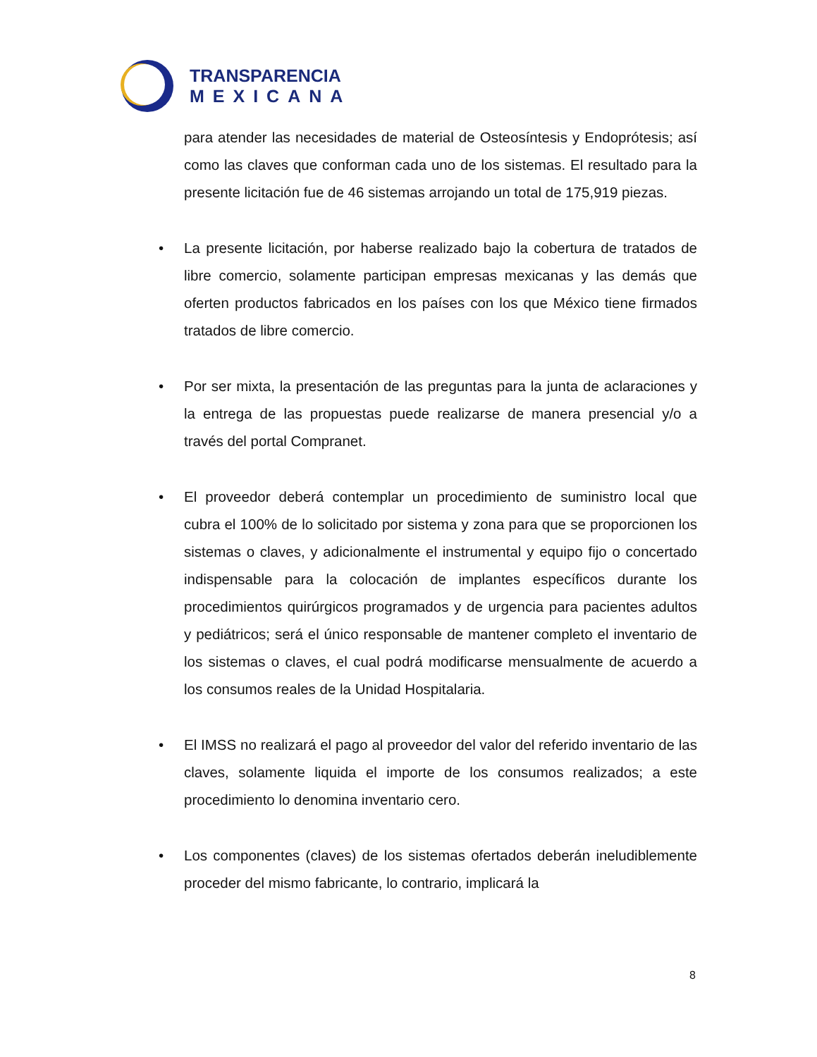TRANSPARENCIA
MEXICANA
para atender las necesidades de material de Osteosíntesis y Endoprótesis; así como las claves que conforman cada uno de los sistemas. El resultado para la presente licitación fue de 46 sistemas arrojando un total de 175,919 piezas.
• La presente licitación, por haberse realizado bajo la cobertura de tratados de libre comercio, solamente participan empresas mexicanas y las demás que oferten productos fabricados en los países con los que México tiene firmados tratados de libre comercio.
• Por ser mixta, la presentación de las preguntas para la junta de aclaraciones y la entrega de las propuestas puede realizarse de manera presencial y/o a través del portal Compranet.
• El proveedor deberá contemplar un procedimiento de suministro local que cubra el 100% de lo solicitado por sistema y zona para que se proporcionen los sistemas o claves, y adicionalmente el instrumental y equipo fijo o concertado indispensable para la colocación de implantes específicos durante los procedimientos quirúrgicos programados y de urgencia para pacientes adultos y pediátricos; será el único responsable de mantener completo el inventario de los sistemas o claves, el cual podrá modificarse mensualmente de acuerdo a los consumos reales de la Unidad Hospitalaria.
• El IMSS no realizará el pago al proveedor del valor del referido inventario de las claves, solamente liquida el importe de los consumos realizados; a este procedimiento lo denomina inventario cero.
• Los componentes (claves) de los sistemas ofertados deberán ineludiblemente proceder del mismo fabricante, lo contrario, implicará la
8